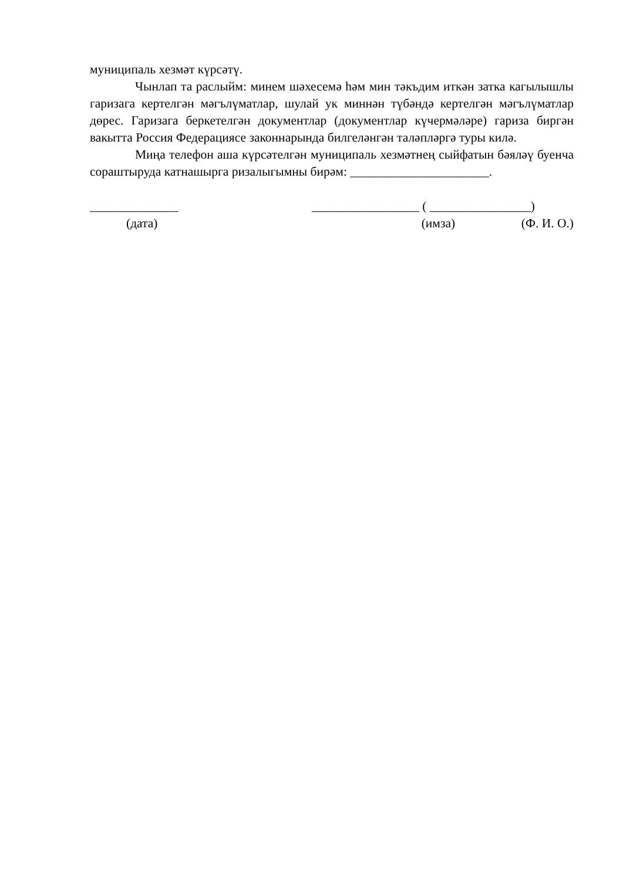муниципаль хезмәт күрсәтү.
Чынлап та раслыйм: минем шәхесемә һәм мин тәкъдим иткән затка кагылышлы гаризага кертелгән мәгълүматлар, шулай ук миннән түбәндә кертелгән мәгълүматлар дөрес. Гаризага беркетелгән документлар (документлар күчермәләре) гариза биргән вакытта Россия Федерациясе законнарында билгеләнгән таләпләргә туры килә.
Миңа телефон аша күрсәтелгән муниципаль хезмәтнең сыйфатын бәяләү буенча сораштыруда катнашырга ризалыгымны бирәм: ______________________.
______________ _________________ ( ________________)
(дата) (имза) (Ф. И. О.)